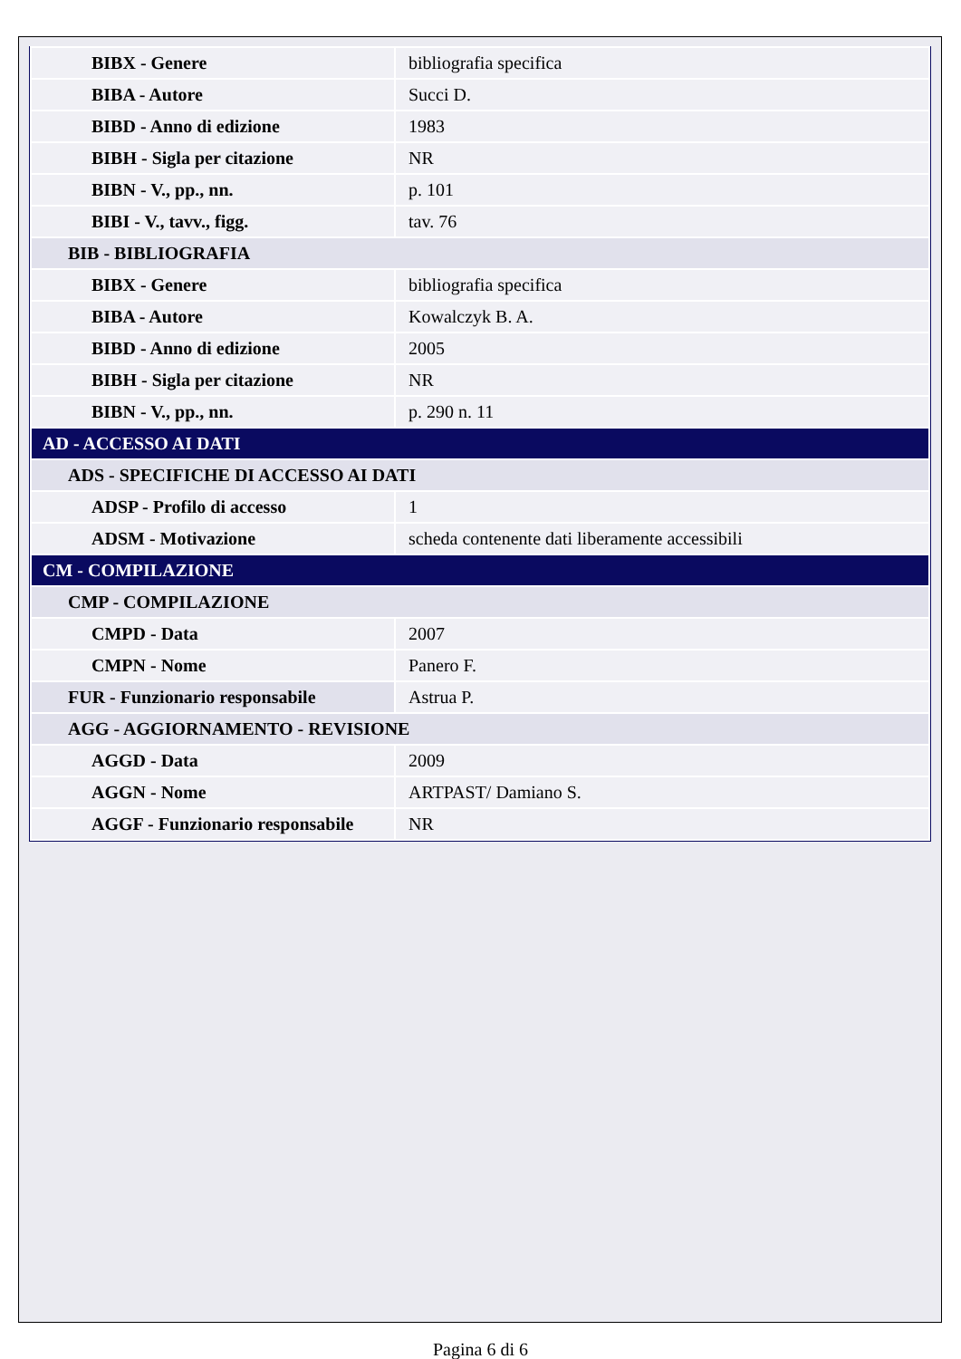| BIBX - Genere | bibliografia specifica |
| BIBA - Autore | Succi D. |
| BIBD - Anno di edizione | 1983 |
| BIBH - Sigla per citazione | NR |
| BIBN - V., pp., nn. | p. 101 |
| BIBI - V., tavv., figg. | tav. 76 |
| BIB - BIBLIOGRAFIA | |
| BIBX - Genere | bibliografia specifica |
| BIBA - Autore | Kowalczyk B. A. |
| BIBD - Anno di edizione | 2005 |
| BIBH - Sigla per citazione | NR |
| BIBN - V., pp., nn. | p. 290 n. 11 |
| AD - ACCESSO AI DATI | |
| ADS - SPECIFICHE DI ACCESSO AI DATI | |
| ADSP - Profilo di accesso | 1 |
| ADSM - Motivazione | scheda contenente dati liberamente accessibili |
| CM - COMPILAZIONE | |
| CMP - COMPILAZIONE | |
| CMPD - Data | 2007 |
| CMPN - Nome | Panero F. |
| FUR - Funzionario responsabile | Astrua P. |
| AGG - AGGIORNAMENTO - REVISIONE | |
| AGGD - Data | 2009 |
| AGGN - Nome | ARTPAST/ Damiano S. |
| AGGF - Funzionario responsabile | NR |
Pagina 6 di 6